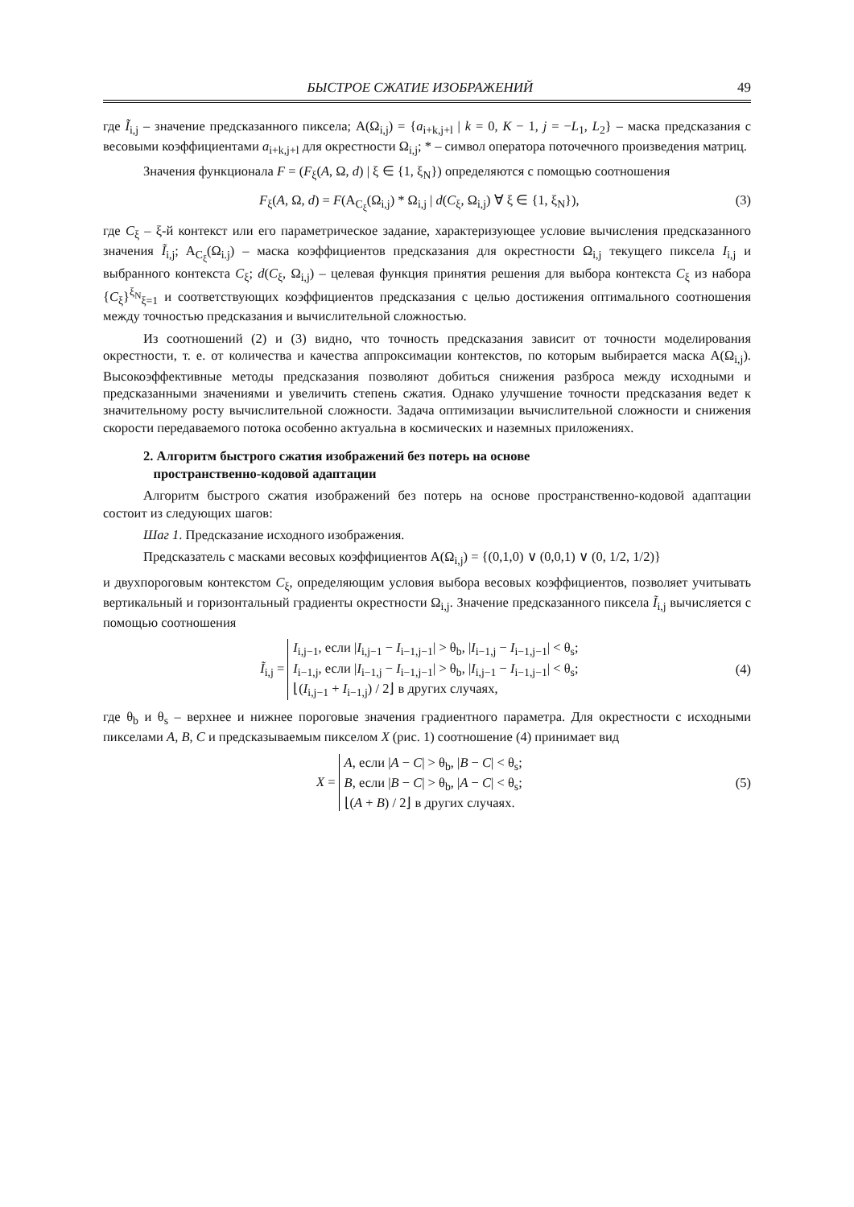БЫСТРОЕ СЖАТИЕ ИЗОБРАЖЕНИЙ 49
где Ĩ<sub>i,j</sub> – значение предсказанного пиксела; A(Ω<sub>i,j</sub>) = {a<sub>i+k,j+l</sub> | k = 0, K − 1, j = −L<sub>1</sub>, L<sub>2</sub>} – маска предсказания с весовыми коэффициентами a<sub>i+k,j+l</sub> для окрестности Ω<sub>i,j</sub>; * – символ оператора поточечного произведения матриц.
Значения функционала F = (F<sub>ξ</sub>(A, Ω, d) | ξ ∈ {1, ξ<sub>N</sub>}) определяются с помощью соотношения
F<sub>ξ</sub>(A, Ω, d) = F(A<sub>C<sub>ξ</sub></sub>(Ω<sub>i,j</sub>) * Ω<sub>i,j</sub> | d(C<sub>ξ</sub>, Ω<sub>i,j</sub>) ∀ ξ ∈ {1, ξ<sub>N</sub>}), (3)
где C<sub>ξ</sub> – ξ-й контекст или его параметрическое задание, характеризующее условие вычисления предсказанного значения Ĩ<sub>i,j</sub>; A<sub>C<sub>ξ</sub></sub>(Ω<sub>i.j</sub>) – маска коэффициентов предсказания для окрестности Ω<sub>i,j</sub> текущего пиксела I<sub>i,j</sub> и выбранного контекста C<sub>ξ</sub>; d(C<sub>ξ</sub>, Ω<sub>i,j</sub>) – целевая функция принятия решения для выбора контекста C<sub>ξ</sub> из набора {C<sub>ξ</sub>}<sup>ξ<sub>N</sub></sup><sub>ξ=1</sub> и соответствующих коэффициентов предсказания с целью достижения оптимального соотношения между точностью предсказания и вычислительной сложностью.
Из соотношений (2) и (3) видно, что точность предсказания зависит от точности моделирования окрестности, т. е. от количества и качества аппроксимации контекстов, по которым выбирается маска A(Ω<sub>i,j</sub>). Высокоэффективные методы предсказания позволяют добиться снижения разброса между исходными и предсказанными значениями и увеличить степень сжатия. Однако улучшение точности предсказания ведет к значительному росту вычислительной сложности. Задача оптимизации вычислительной сложности и снижения скорости передаваемого потока особенно актуальна в космических и наземных приложениях.
2. Алгоритм быстрого сжатия изображений без потерь на основе
пространственно-кодовой адаптации
Алгоритм быстрого сжатия изображений без потерь на основе пространственно-кодовой адаптации состоит из следующих шагов:
Шаг 1. Предсказание исходного изображения.
Предсказатель с масками весовых коэффициентов A(Ω<sub>i,j</sub>) = {(0,1,0) ∨ (0,0,1) ∨ (0, 1/2, 1/2)}
и двухпороговым контекстом C<sub>ξ</sub>, определяющим условия выбора весовых коэффициентов, позволяет учитывать вертикальный и горизонтальный градиенты окрестности Ω<sub>i,j</sub>. Значение предсказанного пиксела Ĩ<sub>i,j</sub> вычисляется с помощью соотношения
Ĩ<sub>i,j</sub> = I<sub>i,j−1</sub>, если |I<sub>i,j−1</sub> − I<sub>i−1,j−1</sub>| > θ<sub>b</sub>, |I<sub>i−1,j</sub> − I<sub>i−1,j−1</sub>| < θ<sub>s</sub>;
I<sub>i−1,j</sub>, если |I<sub>i−1,j</sub> − I<sub>i−1,j−1</sub>| > θ<sub>b</sub>, |I<sub>i,j−1</sub> − I<sub>i−1,j−1</sub>| < θ<sub>s</sub>;
⌊(I<sub>i,j−1</sub> + I<sub>i−1,j</sub>) / 2⌋ в других случаях, (4)
где θ<sub>b</sub> и θ<sub>s</sub> – верхнее и нижнее пороговые значения градиентного параметра. Для окрестности с исходными пикселами A, B, C и предсказываемым пикселом X (рис. 1) соотношение (4) принимает вид
X = A, если |A − C| > θ<sub>b</sub>, |B − C| < θ<sub>s</sub>;
B, если |B − C| > θ<sub>b</sub>, |A − C| < θ<sub>s</sub>;
⌊(A + B) / 2⌋ в других случаях. (5)